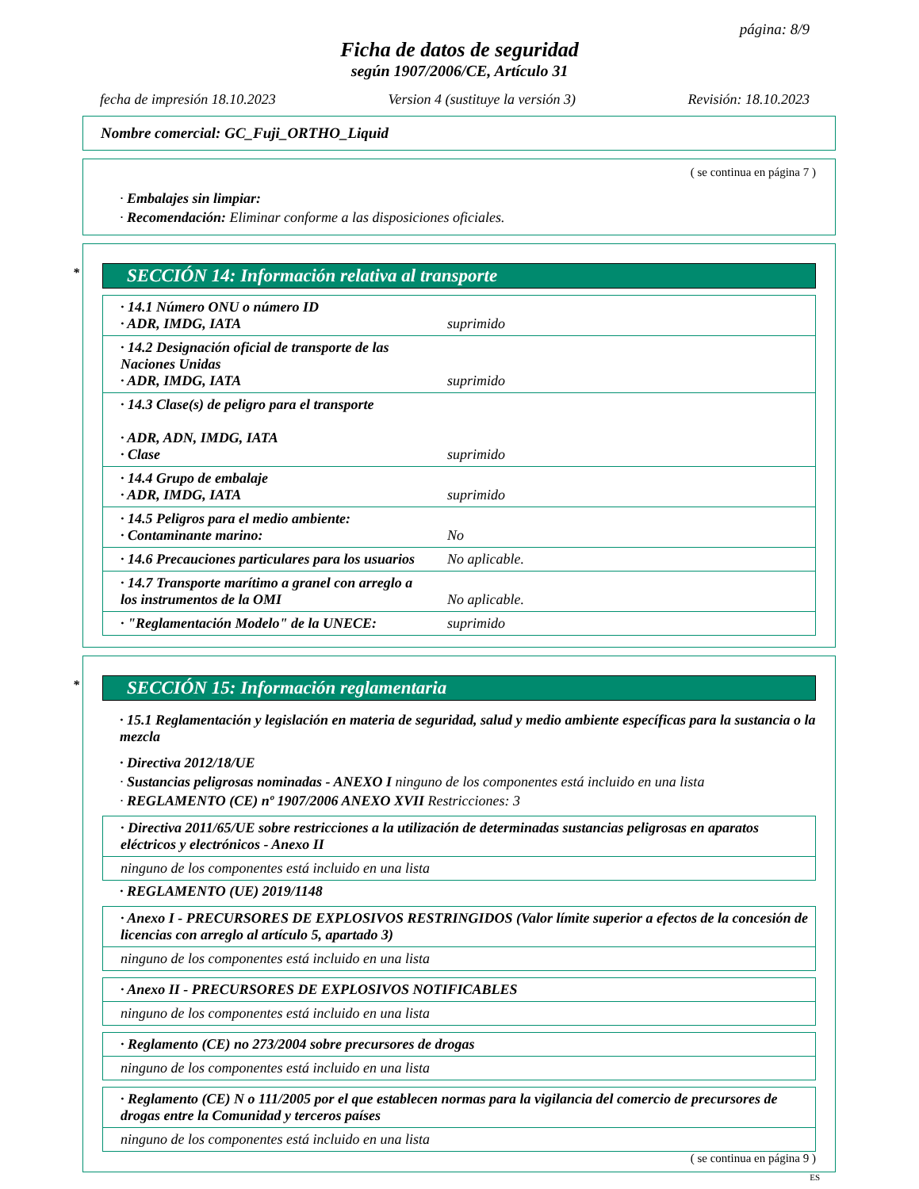página: 8/9
Ficha de datos de seguridad
según 1907/2006/CE, Artículo 31
fecha de impresión 18.10.2023 Version 4 (sustituye la versión 3) Revisión: 18.10.2023
Nombre comercial: GC_Fuji_ORTHO_Liquid
( se continua en página 7 )
· Embalajes sin limpiar:
· Recomendación: Eliminar conforme a las disposiciones oficiales.
* SECCIÓN 14: Información relativa al transporte
| · 14.1 Número ONU o número ID · ADR, IMDG, IATA | suprimido |
| · 14.2 Designación oficial de transporte de las Naciones Unidas · ADR, IMDG, IATA | suprimido |
| · 14.3 Clase(s) de peligro para el transporte · ADR, ADN, IMDG, IATA · Clase | suprimido |
| · 14.4 Grupo de embalaje · ADR, IMDG, IATA | suprimido |
| · 14.5 Peligros para el medio ambiente: · Contaminante marino: | No |
| · 14.6 Precauciones particulares para los usuarios | No aplicable. |
| · 14.7 Transporte marítimo a granel con arreglo a los instrumentos de la OMI | No aplicable. |
| · "Reglamentación Modelo" de la UNECE: | suprimido |
* SECCIÓN 15: Información reglamentaria
· 15.1 Reglamentación y legislación en materia de seguridad, salud y medio ambiente específicas para la sustancia o la mezcla
· Directiva 2012/18/UE
· Sustancias peligrosas nominadas - ANEXO I ninguno de los componentes está incluido en una lista
· REGLAMENTO (CE) nº 1907/2006 ANEXO XVII Restricciones: 3
| · Directiva 2011/65/UE sobre restricciones a la utilización de determinadas sustancias peligrosas en aparatos eléctricos y electrónicos - Anexo II |
| ninguno de los componentes está incluido en una lista |
· REGLAMENTO (UE) 2019/1148
| · Anexo I - PRECURSORES DE EXPLOSIVOS RESTRINGIDOS (Valor límite superior a efectos de la concesión de licencias con arreglo al artículo 5, apartado 3) |
| ninguno de los componentes está incluido en una lista |
| · Anexo II - PRECURSORES DE EXPLOSIVOS NOTIFICABLES |
| ninguno de los componentes está incluido en una lista |
| · Reglamento (CE) no 273/2004 sobre precursores de drogas |
| ninguno de los componentes está incluido en una lista |
| · Reglamento (CE) N o 111/2005 por el que establecen normas para la vigilancia del comercio de precursores de drogas entre la Comunidad y terceros países |
| ninguno de los componentes está incluido en una lista |
( se continua en página 9 )
ES